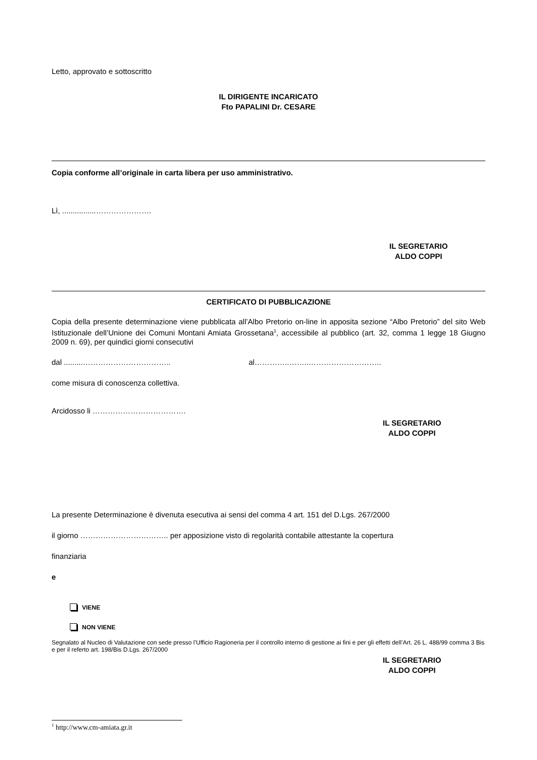Letto, approvato e sottoscritto
IL DIRIGENTE INCARICATO
Fto PAPALINI Dr. CESARE
Copia conforme all’originale in carta libera per uso amministrativo.
Lì, ................………………….
IL SEGRETARIO
ALDO COPPI
CERTIFICATO DI PUBBLICAZIONE
Copia della presente determinazione viene pubblicata all’Albo Pretorio on-line in apposita sezione “Albo Pretorio” del sito Web Istituzionale dell’Unione dei Comuni Montani Amiata Grossetana<sup>1</sup>, accessibile al pubblico (art. 32, comma 1 legge 18 Giugno 2009 n. 69), per quindici giorni consecutivi
dal .........…………………………….. al…………..……..………………………..
come misura di conoscenza collettiva.
Arcidosso li ……………………………….
IL SEGRETARIO
ALDO COPPI
La presente Determinazione è divenuta esecutiva ai sensi del comma 4 art. 151 del D.Lgs. 267/2000
il giorno …………………………….. per apposizione visto di regolarità contabile attestante la copertura
finanziaria
e
VIENE
NON VIENE
Segnalato al Nucleo di Valutazione con sede presso l’Ufficio Ragioneria per il controllo interno di gestione ai fini e per gli effetti dell’Art. 26 L. 488/99 comma 3 Bis e per il referto art. 198/Bis D.Lgs. 267/2000
IL SEGRETARIO
ALDO COPPI
<sup>1</sup> http://www.cm-amiata.gr.it